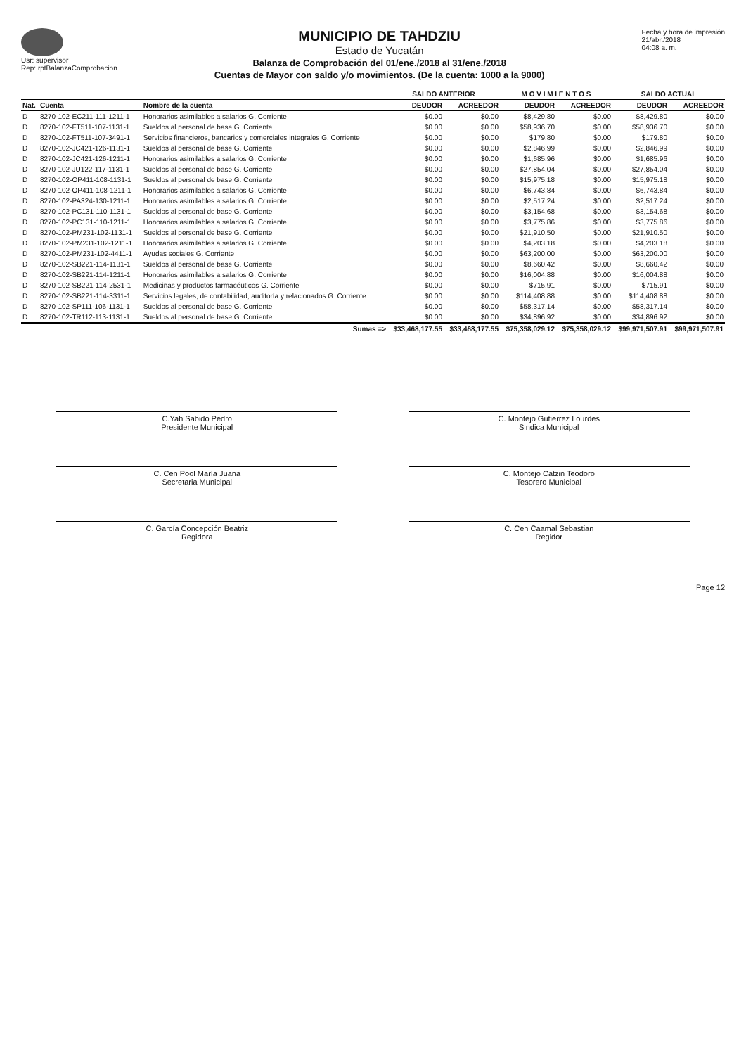Usr: supervisor
Rep: rptBalanzaComprobacion
MUNICIPIO DE TAHDZIU
Estado de Yucatán
Balanza de Comprobación del 01/ene./2018 al 31/ene./2018
Cuentas de Mayor con saldo y/o movimientos. (De la cuenta: 1000 a la 9000)
Fecha y hora de impresión
21/abr./2018
04:08 a. m.
| | | | SALDO ANTERIOR | | M O V I M I E N T O S | | SALDO ACTUAL | |
| --- | --- | --- | --- | --- | --- | --- | --- | --- |
| Nat. | Cuenta | Nombre de la cuenta | DEUDOR | ACREEDOR | DEUDOR | ACREEDOR | DEUDOR | ACREEDOR |
| D | 8270-102-EC211-111-1211-1 | Honorarios asimilables a salarios G. Corriente | $0.00 | $0.00 | $8,429.80 | $0.00 | $8,429.80 | $0.00 |
| D | 8270-102-FT511-107-1131-1 | Sueldos al personal de base G. Corriente | $0.00 | $0.00 | $58,936.70 | $0.00 | $58,936.70 | $0.00 |
| D | 8270-102-FT511-107-3491-1 | Servicios financieros, bancarios y comerciales integrales G. Corriente | $0.00 | $0.00 | $179.80 | $0.00 | $179.80 | $0.00 |
| D | 8270-102-JC421-126-1131-1 | Sueldos al personal de base G. Corriente | $0.00 | $0.00 | $2,846.99 | $0.00 | $2,846.99 | $0.00 |
| D | 8270-102-JC421-126-1211-1 | Honorarios asimilables a salarios G. Corriente | $0.00 | $0.00 | $1,685.96 | $0.00 | $1,685.96 | $0.00 |
| D | 8270-102-JU122-117-1131-1 | Sueldos al personal de base G. Corriente | $0.00 | $0.00 | $27,854.04 | $0.00 | $27,854.04 | $0.00 |
| D | 8270-102-OP411-108-1131-1 | Sueldos al personal de base G. Corriente | $0.00 | $0.00 | $15,975.18 | $0.00 | $15,975.18 | $0.00 |
| D | 8270-102-OP411-108-1211-1 | Honorarios asimilables a salarios G. Corriente | $0.00 | $0.00 | $6,743.84 | $0.00 | $6,743.84 | $0.00 |
| D | 8270-102-PA324-130-1211-1 | Honorarios asimilables a salarios G. Corriente | $0.00 | $0.00 | $2,517.24 | $0.00 | $2,517.24 | $0.00 |
| D | 8270-102-PC131-110-1131-1 | Sueldos al personal de base G. Corriente | $0.00 | $0.00 | $3,154.68 | $0.00 | $3,154.68 | $0.00 |
| D | 8270-102-PC131-110-1211-1 | Honorarios asimilables a salarios G. Corriente | $0.00 | $0.00 | $3,775.86 | $0.00 | $3,775.86 | $0.00 |
| D | 8270-102-PM231-102-1131-1 | Sueldos al personal de base G. Corriente | $0.00 | $0.00 | $21,910.50 | $0.00 | $21,910.50 | $0.00 |
| D | 8270-102-PM231-102-1211-1 | Honorarios asimilables a salarios G. Corriente | $0.00 | $0.00 | $4,203.18 | $0.00 | $4,203.18 | $0.00 |
| D | 8270-102-PM231-102-4411-1 | Ayudas sociales G. Corriente | $0.00 | $0.00 | $63,200.00 | $0.00 | $63,200.00 | $0.00 |
| D | 8270-102-SB221-114-1131-1 | Sueldos al personal de base G. Corriente | $0.00 | $0.00 | $8,660.42 | $0.00 | $8,660.42 | $0.00 |
| D | 8270-102-SB221-114-1211-1 | Honorarios asimilables a salarios G. Corriente | $0.00 | $0.00 | $16,004.88 | $0.00 | $16,004.88 | $0.00 |
| D | 8270-102-SB221-114-2531-1 | Medicinas y productos farmacéuticos G. Corriente | $0.00 | $0.00 | $715.91 | $0.00 | $715.91 | $0.00 |
| D | 8270-102-SB221-114-3311-1 | Servicios legales, de contabilidad, auditoría y relacionados G. Corriente | $0.00 | $0.00 | $114,408.88 | $0.00 | $114,408.88 | $0.00 |
| D | 8270-102-SP111-106-1131-1 | Sueldos al personal de base G. Corriente | $0.00 | $0.00 | $58,317.14 | $0.00 | $58,317.14 | $0.00 |
| D | 8270-102-TR112-113-1131-1 | Sueldos al personal de base G. Corriente | $0.00 | $0.00 | $34,896.92 | $0.00 | $34,896.92 | $0.00 |
| | | Sumas => | $33,468,177.55 | $33,468,177.55 | $75,358,029.12 | $75,358,029.12 | $99,971,507.91 | $99,971,507.91 |
C.Yah Sabido Pedro
Presidente Municipal
C. Montejo Gutierrez Lourdes
Sindica Municipal
C. Cen Pool María Juana
Secretaria Municipal
C. Montejo Catzin Teodoro
Tesorero Municipal
C. García Concepción Beatriz
Regidora
C. Cen Caamal Sebastian
Regidor
Page 12